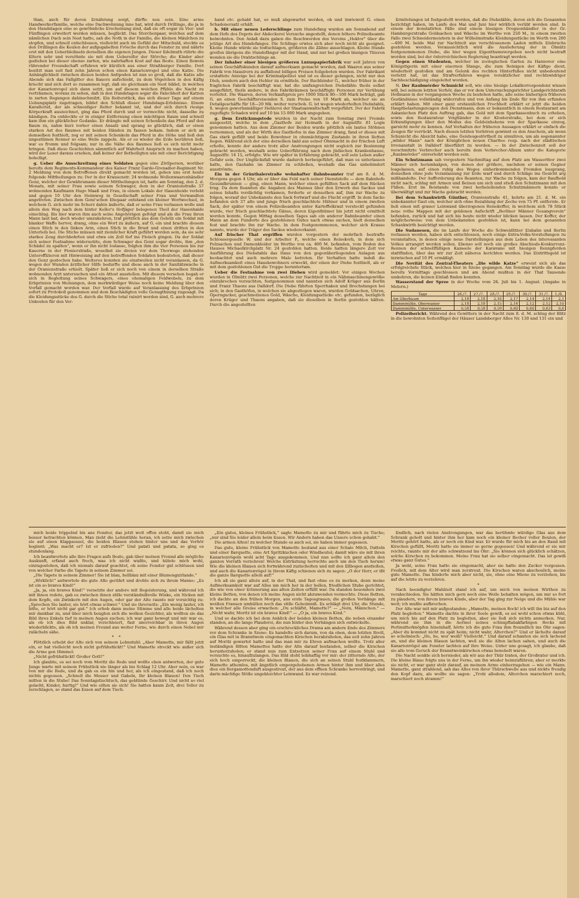than, auch für deren Ernährung sorgt, dürfte neu sein. Eine arme Handwerkerfamilie, welche eine Dachwohnung inne hat, wird durch Drillinge, die ja in den Hundstagen eine so gewöhnliche Erscheinung sind, daß sie oft sogar zu Vier- und Fünflingen erweitert werden müssen, beglückt. Das Storchenpaar, welches auf dem nämlichen Dach sein Nest hatte, sah die Noth in der Familie, die kleinen Mäulchen zu stopfen, und schnell entschlossen, vielleicht auch im Gefühl der Mitschuld, steckte es den Drillingen die Keulen der aufgegabelten Frösche durch das Fenster zu und nährte erst mit den Ueberbleibseln derselben die eigenen Jungen. Dieser Edelmuth rührte die Eltern sehr und versöhnte sie mit dem Uebereifer der Störche; die Kinder aber gediehen bei dieser ebenso zarten, wie nahrhaften Kost auf das Beste. Einen Beweis rührender Freundschaft erfuhren wir kürzlich aus einer Straßburger Familie. Dort besitzt man seit fast zehn Jahren schon einen Kanarienvogel und eine Katze. Die Anhänglichkeit zwischen diesen beiden Antipoden ist nun so groß, daß die Katze alle Abende sich das Fallgitter des Bauers aufschiebt, zu dem Vögelchen in den Käfig kriecht und sich dort so zusammen legt, daß sie gleichsam ein Nest bildet, in welches der Kanarienvogel sich dann setzt, um auf diesem weichen Pfühle die Nacht zu verträumen, woraus zu sehen, daß in den Hundstagen sogar die Falschheit der Katzen in zarten Regungen dahinschmilzt. Ein Reiterstück, das sich dieser Tage auf einem Uebungsplatz zugetragen, bildet den Schluß dieser Hundstags-Erlebnisse. Einem Kavallerist, der als schneidiger Reiter bekannt ist, und der sich durch riesige Körperkraft auszeichnet, ging das Pferd durch und er vermochte nicht, dasselbe zu bändigen. Da entdeckte er in einiger Entfernung einen mächtigen Baum und schnell kam ihm ein glücklicher Gedanke. Er drängte mit seinen Schenkeln das Pferd auf den Baum zu, nahm kurz vorher einen Ansatz und sprang so glücklich, daß er einen starken Ast des Baumes mit beiden Händen zu fassen bekam. Indem er sich an demselben festhielt, zog er mit seinen Schenkeln das Pferd in die Höhe und ließ den ungestümen Renner so eine Weile zappeln. Als er es wieder die Erde berühren ließ, war es fromm und folgsam; nur in die Nähe des Baumes ließ es sich nicht mehr bringen. Daß diese Geschichten sämmtlich auf Wahrheit Anspruch zu machen haben, wird der Leser daraus ersehen, daß keiner der Betheiligten uns mit einer Berichtigung behelligt.
g. Ueber die Ausschreitung eines Soldaten gegen eine Zivilperson, worüber bereits dem Regiments-Kommandeur des Kaiser Franz Garde-Grenadier-Regiment Nr. 2 Meldung von dem Betroffenen direkt gemacht worden ist, gehen uns erst heute folgende Mittheilungen zu: Der in der Krausenstr. 24 wohnende Wollenwaarenhändler Genz, welcher der Gewährsmann dieser Mittheilungen ist, hatte am Sonntag, den 2. d. Monats, mit seiner Frau sowie seinem Schwager, dem in der Oranienstraße 57 wohnenden Kaufmann Hugo Maaß und Frau, in einem Lokale der Hasenheide verlebt und gegen 10 Uhr den Heimweg in Gesellschaft seiner Frau und Verwandten angetreten. Zwischen dem Genz'schen Ehepaar entstand ein kleiner Wortwechsel, in welchem G. sich mehr im Scherz dahin äußerte, daß er seine Frau verlassen wolle und allein den Weg nach dem hinter Keller's Hofjäger belegenen Theil der Hasenhaide einschlug. Bis hier waren ihm auch seine Angehörigen gefolgt und als die Frau ihren Mann laut bat, doch wieder umzukehren, trat plötzlich aus dem Gehölz ein Soldat mit blanker Waffe hervor, drang, ohne ein Wort zu äußern, auf G. ein und brachte diesem einen Stich in den linken Arm, einen Stich in die Brust und einen dritten in den Unterleib bei. Die Stiche müssen mit ziemlicher Kraft geführt worden sein, da sie sehr starkes Zeug durchbohrten und etwa ein Zoll tief ins Fleisch gingen. Da der Soldat sich seiner Festnahme widersetzte, dem Schwager des Genz sogar drohte, ihm „den Schädel zu spalten“, wenn er ihn nicht loslasse, folgten ihm die vier Personen bis zur Kaserne in der Pionierstraße, woselbst sie dreien vor dem Thorwege stehenden Unteroffizieren mit Hinweisung auf den betreffenden Soldaten bedeuteten, daß dieser den Genz gestochen habe. Weiteres konnten sie einstweilen nicht veranlassen, da G. wegen der Wunden ärztlicher Hilfe bedurfte und diese auch in der Sanitätswache in der Oranienstraße erhielt. Später ließ er sich noch von einem in derselben Straße wohnenden Arzt untersuchen und ein Attest ausstellen. Mit diesem versehen begab er sich in Begleitung seines Schwagers, eines ehemaligen Feldwebels, zu dem Erbprinzen von Meinungen, dem merkwürdiger Weise noch keine Meldung über den Vorfall gemacht worden war. Der Vorfall wurde auf Veranlassung des Erbprinzen sofort zu Protokoll genommen und dem Beschädigten volle Genugthuung zugesagt. Da die Kleidungsstücke des G. durch die Stiche total ruinirt worden sind, G. auch mehrere Unkosten für den Ver-
band etc. gehabt hat, so muß abgewartet werden, ob und inwieweit G. einen Schadenersatz erhält.
b. Mit einer neuen Lederschlinge zum Hundefang wurden am Sonnabend auf dem Hofe des Depots der Abdeckerei Versuche angestellt, denen höhere Polizeibeamte beiwohnten. Den Anlaß dazu gaben die Beschwerden des Vereins „Hektor“ über die jetzige Art des Hundefanges. Die Schlinge erwies sich aber noch nicht als geeignet. Kleine Hunde würde sie todtschlagen, größeren die Zähne ausschlagen. Kleine Hunde greifen übrigens die Hundefänger mit der Hand, und nur bei großen bissigen Thieren wenden sie die Drahtschlinge an.
Der Inhaber einer hiesigen größeren Luxuspapierfabrik war seit Jahren von seinen Geschäftskunden darauf aufmerksam gemacht worden, daß Waaren aus seiner Fabrik von Hausirern zu auffallend billigen Preisen feilgeboten wurden. Der Fabrikant erstattete Anzeige bei der Kriminalpolizei und ist es dieser gelungen, nicht nur den Dieb, sondern auch den Hehler zu ermitteln. Der Buchbinder G., welcher früher in der fraglichen Fabrik beschäftigt war, hat die umfangreichen Diebstähle theils selbst ausgeführt, theils andere, in den Fabrikräumen beschäftigte Personen zur Verübung verleitet. Die Waaren, deren Verkaufspreis pro 1000 Stück 80—100 Mark beträgt, gab G. an einen Geschäftsreisenden S. zum Preise von 10 Mark ab, welcher sie an Detailgeschäfte für 18—20 Mk. weiter verschob. G. ist wegen wiederholten Diebstahls, S. wegen gewerbsmäßiger Hehlerei der Staatsanwaltschaft vorgeführt. Der der Fabrik zugefügte Schaden wird auf 10 bis 15 000 Mark angegeben.
g. Dem Erstickungstode wurden in der Nacht zum Sonntag zwei Fremde ausgesetzt, welche in dem „Gasthofe zur Heimath in der Augustſtr. 81 Logis genommen hatten. Aus dem Zimmer der Beiden wurde plötzlich ein lautes Stöhnen vernommen, und als der Wirth des Gasthofes in das Zimmer drang, fand er dieses mit Gas stark gefüllt und beide Bewohner in ohnmächtigem Zustande in ihren Betten liegen. Während sich der eine derselben bald aus seiner Ohnmacht in der frischen Luft erholte, konnte der andere trotz aller Anstrengungen nicht sogleich zur Besinnung gebracht werden, weshalb seine Ueberführung nach dem jüdischen Krankenhause, Augustſtr. 14 15, erfolgte. Wie wir später in Erfahrung gebracht, soll sein Leben außer Gefahr sein. Der Unglücksfall wurde dadurch herbeigeführt, daß man es unterlassen hatte, den Gashahn im Zimmer zu schließen, weshalb das Gas unbehindert ausströmte.
Ein in der Grünthalerstraße wohnhafter Bahnbeamter traf am 8. d. M. Morgens gegen 4 Uhr, als er über das Feld nach seiner Dienststelle — dem Bahnhofe Gesundbrunnen — ging, einen Mann, welcher einen gefüllten Sack auf dem Rücken trug. Da dem Beamten die Angaben des Mannes über den Erwerb des Sackes und seines Inhalts verdächtig vorkamen, forderte er denselben auf, ihm zur Wache zu folgen, worauf der Unbekannte den Sack fortwarf und die Flucht ergriff. In dem Sacke befanden sich 37 alte und junge frisch geschlachtete Hühner und in einem zweiten Sack, der später von einem Polizeibeamten unter Kartoffelkraut versteckt gefunden wurde, vier frisch geschlachtete Gänse, deren Eigenthümer bis jetzt nicht ermittelt werden konnte. Gegen Mittag desselben Tages sah ein anderer Bahnbeamter einen Mann an dem Fundorte des gestohlenen Gutes nach etwas suchen, hielt denselben fest und brachte ihn zur Wache. In dem Festgenommenen, welcher sich Krause nannte, wurde der Träger des Sackes wiedererkannt.
Auf frischer That ergriffen wurden vorgestern der mehrfach bestrafte Schlossergeselle W. und der Arbeiter P., welche einen Reisekorb, in dem sich Pelzsachen und Damenkleider im Werthe von ca. 400 M. befanden, vom Boden des Hauses Michaelkirchplatz Nr. 24 gestohlen hatten. Beide hatten längere Zeit vor Ausführung des Diebstahls das Haus von den gegenüberliegenden Anlagen aus beobachtet und auch mehrere Male betreten. Ihr Verhalten hatte indeß die Aufmerksamkeit eines Hausbewohners erweckt, der einen der Diebe festhielt, als er mit dem gestohlenen Gut die Treppe heruntertam.
Ueber die Festnahme von zwei Dieben wird gemeldet: Vor einigen Wochen wurden in Olmütz zwei Personen, welche zur Nachtzeit in ein Nähmaschinengewölbe einzubrechen versuchten, festgenommen und nannten sich Adolf Krüger aus Berlin und Franz Thaens aus Dalldorf. Die Diebe führten Sperrhaken und Brechstangen bei sich; in den Gasthöfen, in welchen sie abgestiegen waren, wurden Goldsachen, Uhren, Operngucker, geschmolzenes Gold, Wäsche, Kleidungsstücke etc. gefunden, bezüglich deren Krüger und Thaens angaben, daß sie dieselben in Berlin gestohlen hätten. Durch die angestellten
Ermitelungen ist festgestellt worden, daß die Diebstähle, deren sich die Genannten bezichtigt haben, im Laufe des Mai und Juni hier wirklich verübt worden sind. In einem der konstatirten Fälle sind einem hiesigen Droguenhändler in der Gr. Hamburgerstraße Goldsachen und Wäsche im Werthe von 250 M., in einem zweiten Falle zwei Schneidermeistern in der Wilhelmstraße Kleidungsstücke im Werth von 200—400 M. beide Mal zur Nachtzeit aus verschlossenem Laden mittels Einbruchs gestohlen worden. Voraussichtlich wird die Auslieferung der in Olmütz festgenommenen Diebe, die hier wegen Eigenthumsvergehen noch nicht bestraft worden sind, bei der österreichischen Regierung beantragt werden.
Gegen einen Studenten, welcher im zoologischen Garten zu Hannover eine Königstigerin mit einer eisernen Stange, die zum Reinigen der Käfige dient, wiederholt gestoßen und am Gelenk des rechten Hinterfußes nicht unbedeutend verletzt hat, ist das Strafverfahren wegen vorsätzlicher und rechtswidriger Sachbeschädigung eingeleitet worden.
N. Der Raubmörder Schunicht soll, wie eine hiesige Lokalkorrespondenz wissen will, bei seinem letzten Verhör, das er vor dem Untersuchungsrichter Landgerichtsrath Hollmann in der vergangenen Woche zu bestehen hatte, alle seine bisherigen früheren Geständnisse vollständig widerrufen und von Anfang bis Ende für von ihm erfunden erklärt haben. Mit einer ganz erstaunlichen Frechheit erklärt er jetzt die beiden Hauptbelastungszeugen den Dienstmann, dem er bekanntlich in einem Restaurant am Askanischen Platz den Auftrag gab, das Geld mit dem Sparkassenbuch zu erheben, sowie den Restaurateur Voigtländer in der Klosterstraße, bei dem er sich Erkundigungen über den Modus des Geldeinhebens von der Sparkasse einzog, garnicht mehr zu kennen. Auf Vorhalten der früheren Aussagen erklärt er einfach die Zeugen für verrückt. Nach diesen letzten Verhören gewinnt es den Anschein, als wenn Schunicht die Absicht habe, eine Geistesgestörtheit zu simuliren, um als sogenannter „wilder Mann“ nach der Königlichen neuen Charitee resp. nach der städtischen Irrenanstalt in Dalldorf überführt zu werden. — In der Zwischenzeit soll der verschmitzte Verbrecher auch bereits dem Verbrecher-Album unter die Kategorie „Raubmörder“ einverleibt worden sein.
Ein Schutzmann sah vorgestern Nachmittag auf dem Platz am Wasserthor zwei Männer sich herumbalgen, von denen der größere, nachdem er seinen Gegner losgelassen, auf einen ruhig des Weges einherkommenden Fremden lossprang, denselben ohne jede Veranlassung zur Erde warf und durch Schläge ins Gesicht arg mißhandelte. Der Aufforderung des Beamten, zur Wache zu folgen, kam der Raufbold nicht nach, schlug mit Armen und Beinen um sich und stieß den Schutzmann mit den Füßen. Erst im Beistande von zwei herbeieilenden Schutzmännern konnte er überwältigt und zur Wache gebracht werden.
Bei dem Schankwirth Günther, Oranienstraße 41, kehrte am 21. d. M. ein unbekannter Gast ein, welcher sich ohne Bezahlung der Zeche von 75 Pf. entfernte. Er ließ einen mit grauer Leinwand überzogenen Reisekoffer, in welchem sich 78 Stück neue rothe Mappen mit der goldenen Aufschrift „Berliner Männer Gesangverein“ befanden, zurück und hat sich bis heute nicht wieder blicken lassen. Der Koffer, der möglicherweise von dem Unbekannten gestohlen ist, kann bei dem genannten Schankwirth besichtigt werden.
Die Sudanesen, die im Laufe der Woche die Schweidlitzer Eisbahn und Berlin verlassen werden, haben sich entschlossen, noch einige Extra-Volks-Vorstellungen zu veranstalten, in denen einige neue Darstellungen aus dem Leben des interessanten Volkes arrangirt werden sollen. Ebenso soll noch ein großes Abschieds-Konkurrenz-Rennen der schnellfüßigen Kameele der Karavane mit hiesigen Rennpferden stattfinden, über das wir zur Zeit näheres berichten werden. Das Eintrittsgeld ist inzwischen auf 10 Pf. ermäßigt.
Die Novität des Zentral-Theaters „Die wilde Katze“ erweist sich als das erfolgreichste Stück, welches hier in Szene gegangen. Am Sonntag wurde die Kasse bereits Vormittags geschlossen und am Abend mußten in der That Tausende umkehren, die keinen Einlaß finden konnten.
Wasserstand der Spree in der Woche vom 26. Juli bis 1. August. (Angabe in Metern.)
| Tage | 26./7. | 27./7. | 28./7. | 29./7. | 30./7. | 31./7. | 1./8. |
| --- | --- | --- | --- | --- | --- | --- | --- |
| Am Oberbaum | 2,18 | 2,18 | 2,16 | 2,17 | 2,14 | 2,14 | 2,1 |
| Dammmühle, Oberwasser | 2,18 | 2,18 | 2,15 | 2,14 | 2,12 | 2,12 | 2,10 |
| Dammmühle, Unterwasser | 0,58 | 0,58 | 0,59 | 0,60 | 0,60 | 0,63 | 0,6 |
Polizeibericht. Während des Gewitters in der Nacht zum 8. d. M. schlug der Blitz in die bewohnten Seitenflügel der Häuser Landsberger Allee Nr. 130 und 131 ein und
mich beide trippelnd bis ans Fenster, das jetzt weit offen steht, damit sie mich besser betrachten können. Man zieht die Lehnstühle heran, ich setze mich zwischen sie auf einen Klappsessel, die beiden Blauen stehen hinter uns und das Verhör beginnt: „Was macht er? Ist er zufrieden?“ Und patati und patata, so ging es stundenlang.
Ich beantwortete alle ihre Fragen aufs Beste, gab über meinen Freund alle mögliche Auskunft, erfand auch frech, was ich nicht wußte, und hütete mich wohl, einzugestehen, daß ich niemals darauf geachtet, ob seine Fenster gut schlössen und von welcher Farbe die Tapete in seinem Zimmer sei.
„Die Tapete in seinem Zimmer! Sie ist blau, hellblau mit einer Blumenguirlande.“
„Wirklich!“ antwortete die gute Alte gerührt und drehte sich zu ihrem Manne: „Es ist ein so braves Kind!“
„Ja, ja, ein braves Kind!“ versetzte der andere mit Begeisterung, und während ich mit ihnen redete, gab es zwischen ihnen stille verständnißvolle Winke, ein Nicken mit dem Kopfe, ein Zwinkern mit den Augen, oder gar der Alte raunte mir vorsichtig zu: „Sprechen Sie lauter, sie hört etwas schwer.“ Und sie ihrerseits: „Ein wenig lauter, ich bitte, er hört nicht gar gut.“ Ich erhob dann meine Stimme und alle beide lächelten mir dankbar zu, und über mich beugten sich die welken Gesichter, als wollten sie das Bild ihres Enkels tief in meinen Augen suchen; ich war ganz bewegt und mir war es, als ob ich dies Bild unklar, verschleiert, fast unerreichbar in ihren Augen wiederblickte, als ob ich meinen Freund aus weiter Ferne, wie durch einen Nebel mir zulächeln sähe.
* *
Plötzlich erhebt der Alte sich von seinem Lehnstuhl: „Aber Mamette, mir fällt jetzt ein, er hat vielleicht noch nicht gefrühstückt!“ Und Mamette streckt wie außer sich die Arme gen Himmel:
„Nicht gefrühstückt! Großer Gott!“
Ich glaubte, es sei noch vom Moritz die Rede und wollte eben antworten, der gute Junge warte mit seinem Frühstück nie länger als bis Schlag 12 Uhr. Aber nein, es war von mir die Rede, und da gab es ein hin und her, als ich eingestand, daß ich noch nichts gegessen. „Schnell die Messer und Gabeln, Ihr kleinen Blauen! Den Tisch mitten in die Stube! Das Sonntagstischtuch, das geblümte Geschirr. Und nicht so viel gelacht, Kinder, hurtig!“ Und wie eilten sie sich! Sie hatten kaum Zeit, drei Teller zu zerschlagen, so stand das Essen auf dem Tisch.
„Ein gutes, kleines Frühstück,“ sagte Mamette zu mir und führte mich zu Tische; „nur sind Sie leider allein beim Essen. Wir Andern haben das Unsere schon gehabt.“
Die armen Alten! zu welcher Stunde es auch sei, sie haben immer gegessen.
Das gute, kleine Frühstück von Mamette bestand aus einer Schale Milch, Datteln und einer Barquette, eine Art Spritzkuchen oder Windbeutel; damit wäre sie mit ihren Kanarienvögeln wohl acht Tage ausgekommen. Und nun sollte ich ganz allein den ganzen Vorrath verzehren! Welche Entrüstung herrschte auch um den Tisch herum! Wie die kleinen Blauen sich fortwährend zuzischelten und mit den Ellbogen anstießen, und auch die Kanarienvögel in ihrem Käfig schienen sich zu sagen: „O der Herr, er ißt die ganze Barquette allein auf!“
Ich aß sie ganz allein auf, in der That, und fast ohne es zu merken, denn meine Aufmerksamkeit war auf Alles um mich her in der hellen, friedlichen Stube gerichtet, die wie von einer Erinnerung aus alten Zeiten erfüllt war. Da standen besonders zwei kleine Betten, von denen ich meine Augen nicht abzuwenden vermochte. Diese Betten, ich dachte an den frühen Morgen, ans erste Tagesgrauen; die großen Vorhänge mit weißen Fransen umhüllen noch das stille Geheimniß. Es schlägt drei Uhr, die Stunde, in welcher alle Greise erwachen: „Du schläfst, Mamette?“ — „Nein, Männchen.“ — „Nicht wahr, Moritz ist ein braves Kind!“ — „O ja, ein braves Kind.“
Und so dachte ich bei dem Anblick der beiden kleinen Betten, die neben einander standen, an die lange Plauderei, die nun hinter den Vorhängen sich entwickelte.
Während dessen aber ging ein erschreckliches Drama am andern Ende des Zimmers vor dem Schranke in Szene: Es handelte sich darum, von da oben, dem letzten Brett, ein Glas mit in Branntwein eingemachten Kirschen herabzuholen, das seit zehn Jahren auf Moritz gewartet hatte und das man mir zu Ehren aufmachen wollte. Trotz aller inständigen Bitten Mamettes hatte der Alte darauf bestanden, selber die Kirschen herunterzuholen; er stand nun zum Entsetzen seiner Frau auf einem Stuhl und versuchte es, hinaufzulangen. Das Bild steht leibhaftig vor mir: der zitternde Alte, der sich hoch emporreckt, die kleinen Blauen, die sich an seinen Stuhl festklammern, Mamette athemlos, mit ängstlich emporgehobenen Armen hinter ihm und über alles dies ein Bergamottenduft ausgestreut, der aus dem offnen Schranke hervordringt, und darin mächtige Stöße ungebleichter Leinwand. Es war reizend.
Endlich, nach vielen Anstrengungen, war das berühmte würdige Glas aus dem Schrank geholt und hinter ihm her kam noch ein kleiner Becher voller Beulen, der Moritz gehört hatte, als er noch ein Kind war. Er wurde für mich bis an den Rand mit Kirschen gefüllt, Moritz hatte sie immer so gerne gegessen! Und während er sie mir reichte, raunte mir der alte schwatzend ins Ohr: „Sie können sich glücklich schätzen, solche Kirschen zu bekommen. Meine Frau hat sie selber eingemacht. Das ist gewiß etwas ganz Gutes.“
Ja wohl, seine Frau hatte sie eingemacht, aber sie hatte den Zucker vergessen. Freilich, mit dem Alter wird man zerstreut. Die Kirschen waren abscheulich, meine gute Mamette. Das hinderte mich aber nicht, sie, ohne eine Miene zu verziehen, bis auf die letzte zu verzehren.
*
Nach beendigter Mahlzeit stand ich auf, um mich von meinen Wirthen zu verabschieden. Sie hätten mich gern noch eine Weile behalten mögen, um nur so fort zu plaudern, von ihrem braven Kinde, aber der Tag ging zur Neige und die Mühle war weit; ich mußte aufbrechen.
Der Alte war mit mir aufgestanden: „Mamette, meinen Rock! ich will ihn bis auf den Platz begleiten.“ Mamette dachte in ihrer Seele gewiß, es sei wohl schon etwas kühl, um mich bis auf den Platz zu begleiten, aber sie ließ sich nichts anmerken. Nur, während sie ihm in die Aermel seines schnupftabakfarbigen Rocks mit Perlmutterknöpfen hineinhalf, hörte ich die gute Frau ihm freundlich ins Ohr sagen: „Aber du kommst nicht zu spät heim; nicht wahr, Alterchen?“ Und er lächelte darauf so schelmisch: „He, he, wer weiß? Vielleicht.“ Und darauf schauten sie sich lachend an, und die kleinen Blauen lachten, weil sie die Alten lachen sahen, und auch die Kanarienvögel am Fenster lachten auf ihre Weise. Unter uns gesagt, ich glaube, daß sie alle vom Geruch der Branntweinkirschen etwas benebelt waren.
Die Nacht senkte sich hernieder, als wir aus der Thür traten, der Großvater und ich. Die kleine Blaue folgte uns in der Ferne, um ihn wieder heimzuführen; aber er merkte sie nicht, er war ganz stolz darauf, an meinem Arme einherzugehen — wie ein Mann. Mamette, ganz strahlend, sah das Alles von ihrer Thürschwelle aus und nickte freudig den Kopf dazu, als wollte sie sagen: „Trotz alledem, Alterchen marschiert noch, marschiert noch stramm!“